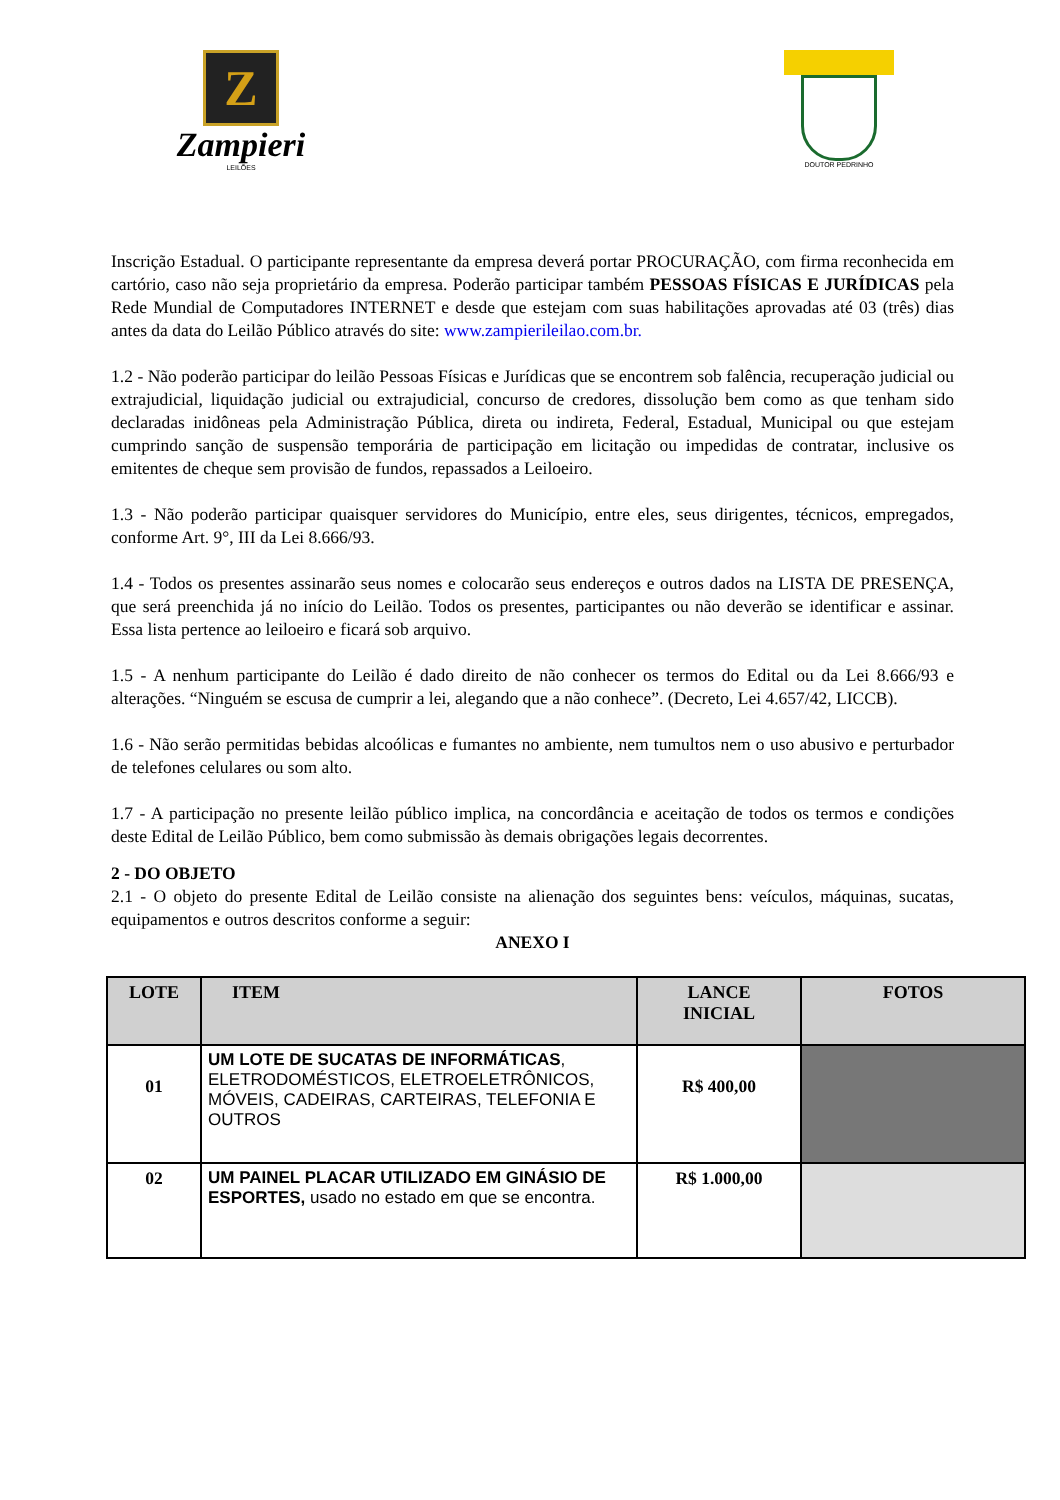Z
Zampieri
LEILÕES
DOUTOR PEDRINHO
Inscrição Estadual. O participante representante da empresa deverá portar PROCURAÇÃO, com firma reconhecida em cartório, caso não seja proprietário da empresa. Poderão participar também PESSOAS FÍSICAS E JURÍDICAS pela Rede Mundial de Computadores INTERNET e desde que estejam com suas habilitações aprovadas até 03 (três) dias antes da data do Leilão Público através do site: www.zampierileilao.com.br.
1.2 - Não poderão participar do leilão Pessoas Físicas e Jurídicas que se encontrem sob falência, recuperação judicial ou extrajudicial, liquidação judicial ou extrajudicial, concurso de credores, dissolução bem como as que tenham sido declaradas inidôneas pela Administração Pública, direta ou indireta, Federal, Estadual, Municipal ou que estejam cumprindo sanção de suspensão temporária de participação em licitação ou impedidas de contratar, inclusive os emitentes de cheque sem provisão de fundos, repassados a Leiloeiro.
1.3 - Não poderão participar quaisquer servidores do Município, entre eles, seus dirigentes, técnicos, empregados, conforme Art. 9°, III da Lei 8.666/93.
1.4 - Todos os presentes assinarão seus nomes e colocarão seus endereços e outros dados na LISTA DE PRESENÇA, que será preenchida já no início do Leilão. Todos os presentes, participantes ou não deverão se identificar e assinar. Essa lista pertence ao leiloeiro e ficará sob arquivo.
1.5 - A nenhum participante do Leilão é dado direito de não conhecer os termos do Edital ou da Lei 8.666/93 e alterações. “Ninguém se escusa de cumprir a lei, alegando que a não conhece”. (Decreto, Lei 4.657/42, LICCB).
1.6 - Não serão permitidas bebidas alcoólicas e fumantes no ambiente, nem tumultos nem o uso abusivo e perturbador de telefones celulares ou som alto.
1.7 - A participação no presente leilão público implica, na concordância e aceitação de todos os termos e condições deste Edital de Leilão Público, bem como submissão às demais obrigações legais decorrentes.
2 - DO OBJETO
2.1 - O objeto do presente Edital de Leilão consiste na alienação dos seguintes bens: veículos, máquinas, sucatas, equipamentos e outros descritos conforme a seguir:
ANEXO I
| LOTE | ITEM | LANCE INICIAL | FOTOS |
| --- | --- | --- | --- |
| 01 | UM LOTE DE SUCATAS DE INFORMÁTICAS , ELETRODOMÉSTICOS, ELETROELETRÔNICOS, MÓVEIS, CADEIRAS, CARTEIRAS, TELEFONIA E OUTROS | R$ 400,00 | |
| 02 | UM PAINEL PLACAR UTILIZADO EM GINÁSIO DE ESPORTES, usado no estado em que se encontra. | R$ 1.000,00 | |